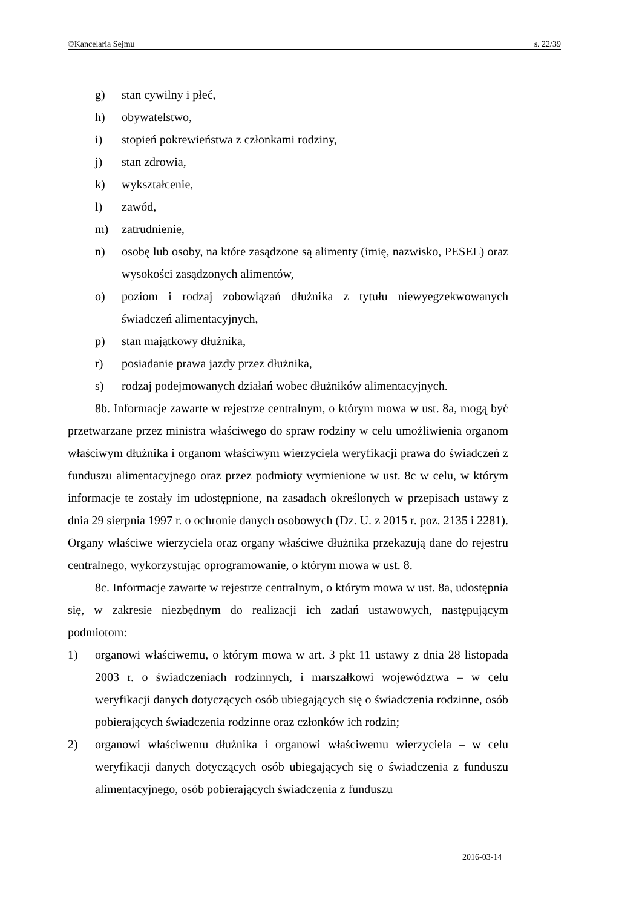©Kancelaria Sejmu s. 22/39
g) stan cywilny i płeć,
h) obywatelstwo,
i) stopień pokrewieństwa z członkami rodziny,
j) stan zdrowia,
k) wykształcenie,
l) zawód,
m) zatrudnienie,
n) osobę lub osoby, na które zasądzone są alimenty (imię, nazwisko, PESEL) oraz wysokości zasądzonych alimentów,
o) poziom i rodzaj zobowiązań dłużnika z tytułu niewyegzekwowanych świadczeń alimentacyjnych,
p) stan majątkowy dłużnika,
r) posiadanie prawa jazdy przez dłużnika,
s) rodzaj podejmowanych działań wobec dłużników alimentacyjnych.
8b. Informacje zawarte w rejestrze centralnym, o którym mowa w ust. 8a, mogą być przetwarzane przez ministra właściwego do spraw rodziny w celu umożliwienia organom właściwym dłużnika i organom właściwym wierzyciela weryfikacji prawa do świadczeń z funduszu alimentacyjnego oraz przez podmioty wymienione w ust. 8c w celu, w którym informacje te zostały im udostępnione, na zasadach określonych w przepisach ustawy z dnia 29 sierpnia 1997 r. o ochronie danych osobowych (Dz. U. z 2015 r. poz. 2135 i 2281). Organy właściwe wierzyciela oraz organy właściwe dłużnika przekazują dane do rejestru centralnego, wykorzystując oprogramowanie, o którym mowa w ust. 8.
8c. Informacje zawarte w rejestrze centralnym, o którym mowa w ust. 8a, udostępnia się, w zakresie niezbędnym do realizacji ich zadań ustawowych, następującym podmiotom:
1) organowi właściwemu, o którym mowa w art. 3 pkt 11 ustawy z dnia 28 listopada 2003 r. o świadczeniach rodzinnych, i marszałkowi województwa – w celu weryfikacji danych dotyczących osób ubiegających się o świadczenia rodzinne, osób pobierających świadczenia rodzinne oraz członków ich rodzin;
2) organowi właściwemu dłużnika i organowi właściwemu wierzyciela – w celu weryfikacji danych dotyczących osób ubiegających się o świadczenia z funduszu alimentacyjnego, osób pobierających świadczenia z funduszu
2016-03-14